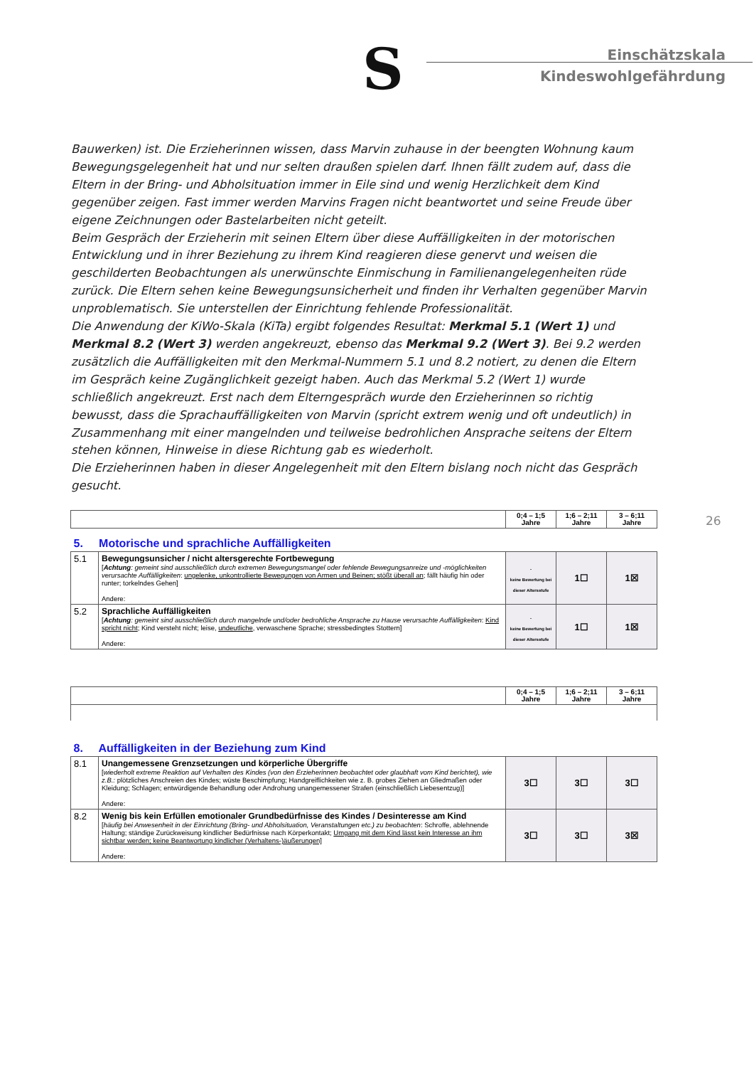S
Einschätzskala
Kindeswohlgefährdung
Bauwerken) ist. Die Erzieherinnen wissen, dass Marvin zuhause in der beengten Wohnung kaum Bewegungsgelegenheit hat und nur selten draußen spielen darf. Ihnen fällt zudem auf, dass die Eltern in der Bring- und Abholsituation immer in Eile sind und wenig Herzlichkeit dem Kind gegenüber zeigen. Fast immer werden Marvins Fragen nicht beantwortet und seine Freude über eigene Zeichnungen oder Bastelarbeiten nicht geteilt.
Beim Gespräch der Erzieherin mit seinen Eltern über diese Auffälligkeiten in der motorischen Entwicklung und in ihrer Beziehung zu ihrem Kind reagieren diese genervt und weisen die geschilderten Beobachtungen als unerwünschte Einmischung in Familienangelegenheiten rüde zurück. Die Eltern sehen keine Bewegungsunsicherheit und finden ihr Verhalten gegenüber Marvin unproblematisch. Sie unterstellen der Einrichtung fehlende Professionalität.
Die Anwendung der KiWo-Skala (KiTa) ergibt folgendes Resultat: Merkmal 5.1 (Wert 1) und Merkmal 8.2 (Wert 3) werden angekreuzt, ebenso das Merkmal 9.2 (Wert 3). Bei 9.2 werden zusätzlich die Auffälligkeiten mit den Merkmal-Nummern 5.1 und 8.2 notiert, zu denen die Eltern im Gespräch keine Zugänglichkeit gezeigt haben. Auch das Merkmal 5.2 (Wert 1) wurde schließlich angekreuzt. Erst nach dem Elterngespräch wurde den Erzieherinnen so richtig bewusst, dass die Sprachauffälligkeiten von Marvin (spricht extrem wenig und oft undeutlich) in Zusammenhang mit einer mangelnden und teilweise bedrohlichen Ansprache seitens der Eltern stehen können, Hinweise in diese Richtung gab es wiederholt.
Die Erzieherinnen haben in dieser Angelegenheit mit den Eltern bislang noch nicht das Gespräch gesucht.
26
| | | 0;4 – 1;5 Jahre | 1;6 – 2;11 Jahre | 3 – 6;11 Jahre |
| --- | --- | --- | --- | --- |
| 5. Motorische und sprachliche Auffälligkeiten | | | | |
| 5.1 | Bewegungsunsicher / nicht altersgerechte Fortbewegung [ Achtung : gemeint sind ausschließlich durch extremen Bewegungsmangel oder fehlende Bewegungsanreize und -möglichkeiten verursachte Auffälligkeiten : ungelenke, unkontrollierte Bewegungen von Armen und Beinen; stößt überall an ; fällt häufig hin oder runter; torkelndes Gehen] Andere: | - keine Bewertung bei dieser Altersstufe | 1☐ | 1☒ |
| 5.2 | Sprachliche Auffälligkeiten [ Achtung : gemeint sind ausschließlich durch mangelnde und/oder bedrohliche Ansprache zu Hause verursachte Auffälligkeiten : Kind spricht nicht ; Kind versteht nicht; leise, undeutliche , verwaschene Sprache; stressbedingtes Stottern] Andere: | - keine Bewertung bei dieser Altersstufe | 1☐ | 1☒ |
| | | 0;4 – 1;5 Jahre | 1;6 – 2;11 Jahre | 3 – 6;11 Jahre |
| --- | --- | --- | --- | --- |
| 8. Auffälligkeiten in der Beziehung zum Kind | | | | |
| 8.1 | Unangemessene Grenzsetzungen und körperliche Übergriffe [ wiederholt extreme Reaktion auf Verhalten des Kindes (von den Erzieherinnen beobachtet oder glaubhaft vom Kind berichtet), wie z.B.: plötzliches Anschreien des Kindes; wüste Beschimpfung; Handgreiflichkeiten wie z. B. grobes Ziehen an Gliedmaßen oder Kleidung; Schlagen; entwürdigende Behandlung oder Androhung unangemessener Strafen (einschließlich Liebesentzug)] Andere: | 3☐ | 3☐ | 3☐ |
| 8.2 | Wenig bis kein Erfüllen emotionaler Grundbedürfnisse des Kindes / Desinteresse am Kind [ häufig bei Anwesenheit in der Einrichtung (Bring- und Abholsituation, Veranstaltungen etc.) zu beobachten : Schroffe, ablehnende Haltung; ständige Zurückweisung kindlicher Bedürfnisse nach Körperkontakt; Umgang mit dem Kind lässt kein Interesse an ihm sichtbar werden; keine Beantwortung kindlicher (Verhaltens-)äußerungen] Andere: | 3☐ | 3☐ | 3☒ |